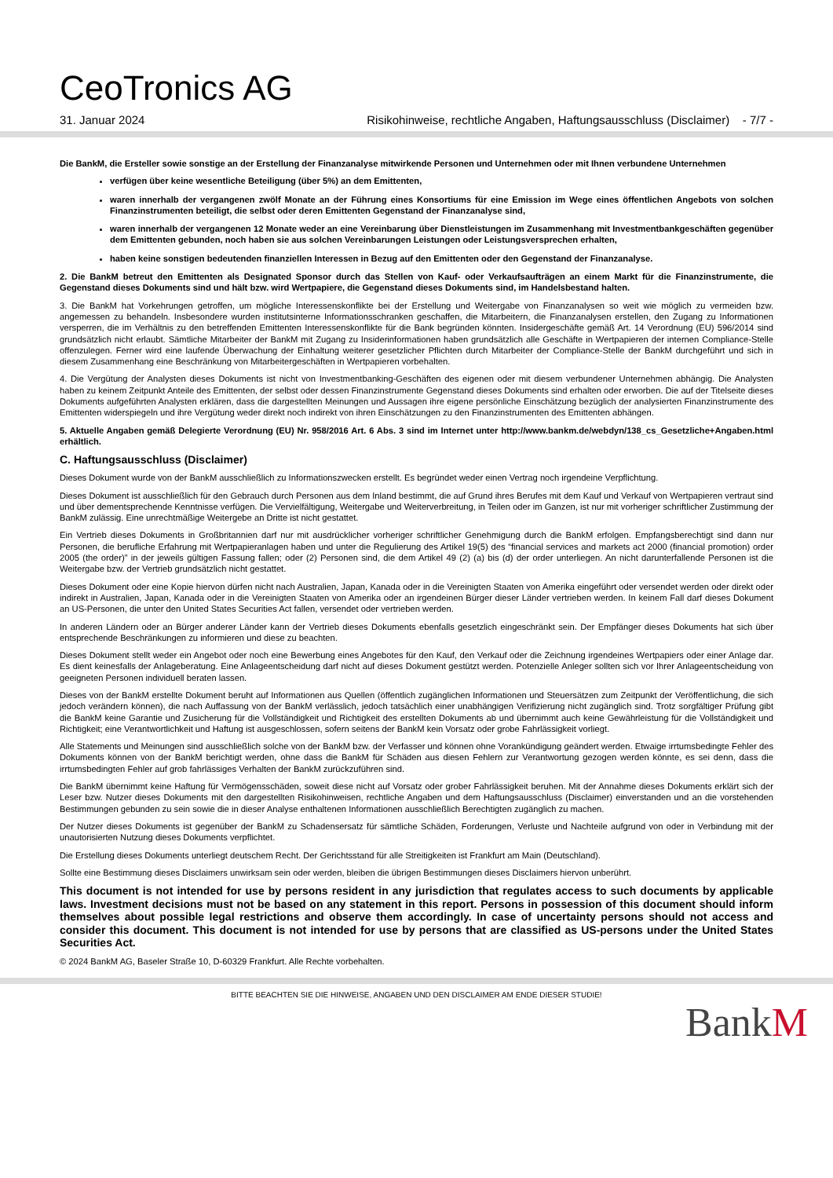CeoTronics AG
31. Januar 2024 Risikohinweise, rechtliche Angaben, Haftungsausschluss (Disclaimer) - 7/7 -
Die BankM, die Ersteller sowie sonstige an der Erstellung der Finanzanalyse mitwirkende Personen und Unternehmen oder mit Ihnen verbundene Unternehmen
verfügen über keine wesentliche Beteiligung (über 5%) an dem Emittenten,
waren innerhalb der vergangenen zwölf Monate an der Führung eines Konsortiums für eine Emission im Wege eines öffentlichen Angebots von solchen Finanzinstrumenten beteiligt, die selbst oder deren Emittenten Gegenstand der Finanzanalyse sind,
waren innerhalb der vergangenen 12 Monate weder an eine Vereinbarung über Dienstleistungen im Zusammenhang mit Investmentbankgeschäften gegenüber dem Emittenten gebunden, noch haben sie aus solchen Vereinbarungen Leistungen oder Leistungsversprechen erhalten,
haben keine sonstigen bedeutenden finanziellen Interessen in Bezug auf den Emittenten oder den Gegenstand der Finanzanalyse.
2. Die BankM betreut den Emittenten als Designated Sponsor durch das Stellen von Kauf- oder Verkaufsaufträgen an einem Markt für die Finanzinstrumente, die Gegenstand dieses Dokuments sind und hält bzw. wird Wertpapiere, die Gegenstand dieses Dokuments sind, im Handelsbestand halten.
3. Die BankM hat Vorkehrungen getroffen, um mögliche Interessenskonflikte bei der Erstellung und Weitergabe von Finanzanalysen so weit wie möglich zu vermeiden bzw. angemessen zu behandeln. Insbesondere wurden institutsinterne Informationsschranken geschaffen, die Mitarbeitern, die Finanzanalysen erstellen, den Zugang zu Informationen versperren, die im Verhältnis zu den betreffenden Emittenten Interessenskonflikte für die Bank begründen könnten. Insidergeschäfte gemäß Art. 14 Verordnung (EU) 596/2014 sind grundsätzlich nicht erlaubt. Sämtliche Mitarbeiter der BankM mit Zugang zu Insiderinformationen haben grundsätzlich alle Geschäfte in Wertpapieren der internen Compliance-Stelle offenzulegen. Ferner wird eine laufende Überwachung der Einhaltung weiterer gesetzlicher Pflichten durch Mitarbeiter der Compliance-Stelle der BankM durchgeführt und sich in diesem Zusammenhang eine Beschränkung von Mitarbeitergeschäften in Wertpapieren vorbehalten.
4. Die Vergütung der Analysten dieses Dokuments ist nicht von Investmentbanking-Geschäften des eigenen oder mit diesem verbundener Unternehmen abhängig. Die Analysten haben zu keinem Zeitpunkt Anteile des Emittenten, der selbst oder dessen Finanzinstrumente Gegenstand dieses Dokuments sind erhalten oder erworben. Die auf der Titelseite dieses Dokuments aufgeführten Analysten erklären, dass die dargestellten Meinungen und Aussagen ihre eigene persönliche Einschätzung bezüglich der analysierten Finanzinstrumente des Emittenten widerspiegeln und ihre Vergütung weder direkt noch indirekt von ihren Einschätzungen zu den Finanzinstrumenten des Emittenten abhängen.
5. Aktuelle Angaben gemäß Delegierte Verordnung (EU) Nr. 958/2016 Art. 6 Abs. 3 sind im Internet unter http://www.bankm.de/webdyn/138_cs_Gesetzliche+Angaben.html erhältlich.
C. Haftungsausschluss (Disclaimer)
Dieses Dokument wurde von der BankM ausschließlich zu Informationszwecken erstellt. Es begründet weder einen Vertrag noch irgendeine Verpflichtung.
Dieses Dokument ist ausschließlich für den Gebrauch durch Personen aus dem Inland bestimmt, die auf Grund ihres Berufes mit dem Kauf und Verkauf von Wertpapieren vertraut sind und über dementsprechende Kenntnisse verfügen. Die Vervielfältigung, Weitergabe und Weiterverbreitung, in Teilen oder im Ganzen, ist nur mit vorheriger schriftlicher Zustimmung der BankM zulässig. Eine unrechtmäßige Weitergebe an Dritte ist nicht gestattet.
Ein Vertrieb dieses Dokuments in Großbritannien darf nur mit ausdrücklicher vorheriger schriftlicher Genehmigung durch die BankM erfolgen. Empfangsberechtigt sind dann nur Personen, die berufliche Erfahrung mit Wertpapieranlagen haben und unter die Regulierung des Artikel 19(5) des “financial services and markets act 2000 (financial promotion) order 2005 (the order)” in der jeweils gültigen Fassung fallen; oder (2) Personen sind, die dem Artikel 49 (2) (a) bis (d) der order unterliegen. An nicht darunterfallende Personen ist die Weitergabe bzw. der Vertrieb grundsätzlich nicht gestattet.
Dieses Dokument oder eine Kopie hiervon dürfen nicht nach Australien, Japan, Kanada oder in die Vereinigten Staaten von Amerika eingeführt oder versendet werden oder direkt oder indirekt in Australien, Japan, Kanada oder in die Vereinigten Staaten von Amerika oder an irgendeinen Bürger dieser Länder vertrieben werden. In keinem Fall darf dieses Dokument an US-Personen, die unter den United States Securities Act fallen, versendet oder vertrieben werden.
In anderen Ländern oder an Bürger anderer Länder kann der Vertrieb dieses Dokuments ebenfalls gesetzlich eingeschränkt sein. Der Empfänger dieses Dokuments hat sich über entsprechende Beschränkungen zu informieren und diese zu beachten.
Dieses Dokument stellt weder ein Angebot oder noch eine Bewerbung eines Angebotes für den Kauf, den Verkauf oder die Zeichnung irgendeines Wertpapiers oder einer Anlage dar. Es dient keinesfalls der Anlageberatung. Eine Anlageentscheidung darf nicht auf dieses Dokument gestützt werden. Potenzielle Anleger sollten sich vor Ihrer Anlageentscheidung von geeigneten Personen individuell beraten lassen.
Dieses von der BankM erstellte Dokument beruht auf Informationen aus Quellen (öffentlich zugänglichen Informationen und Steuersätzen zum Zeitpunkt der Veröffentlichung, die sich jedoch verändern können), die nach Auffassung von der BankM verlässlich, jedoch tatsächlich einer unabhängigen Verifizierung nicht zugänglich sind. Trotz sorgfältiger Prüfung gibt die BankM keine Garantie und Zusicherung für die Vollständigkeit und Richtigkeit des erstellten Dokuments ab und übernimmt auch keine Gewährleistung für die Vollständigkeit und Richtigkeit; eine Verantwortlichkeit und Haftung ist ausgeschlossen, sofern seitens der BankM kein Vorsatz oder grobe Fahrlässigkeit vorliegt.
Alle Statements und Meinungen sind ausschließlich solche von der BankM bzw. der Verfasser und können ohne Vorankündigung geändert werden. Etwaige irrtumsbedingte Fehler des Dokuments können von der BankM berichtigt werden, ohne dass die BankM für Schäden aus diesen Fehlern zur Verantwortung gezogen werden könnte, es sei denn, dass die irrtumsbedingten Fehler auf grob fahrlässiges Verhalten der BankM zurückzuführen sind.
Die BankM übernimmt keine Haftung für Vermögensschäden, soweit diese nicht auf Vorsatz oder grober Fahrlässigkeit beruhen. Mit der Annahme dieses Dokuments erklärt sich der Leser bzw. Nutzer dieses Dokuments mit den dargestellten Risikohinweisen, rechtliche Angaben und dem Haftungsausschluss (Disclaimer) einverstanden und an die vorstehenden Bestimmungen gebunden zu sein sowie die in dieser Analyse enthaltenen Informationen ausschließlich Berechtigten zugänglich zu machen.
Der Nutzer dieses Dokuments ist gegenüber der BankM zu Schadensersatz für sämtliche Schäden, Forderungen, Verluste und Nachteile aufgrund von oder in Verbindung mit der unautorisierten Nutzung dieses Dokuments verpflichtet.
Die Erstellung dieses Dokuments unterliegt deutschem Recht. Der Gerichtsstand für alle Streitigkeiten ist Frankfurt am Main (Deutschland).
Sollte eine Bestimmung dieses Disclaimers unwirksam sein oder werden, bleiben die übrigen Bestimmungen dieses Disclaimers hiervon unberührt.
This document is not intended for use by persons resident in any jurisdiction that regulates access to such documents by applicable laws. Investment decisions must not be based on any statement in this report. Persons in possession of this document should inform themselves about possible legal restrictions and observe them accordingly. In case of uncertainty persons should not access and consider this document. This document is not intended for use by persons that are classified as US-persons under the United States Securities Act.
© 2024 BankM AG, Baseler Straße 10, D-60329 Frankfurt. Alle Rechte vorbehalten.
BITTE BEACHTEN SIE DIE HINWEISE, ANGABEN UND DEN DISCLAIMER AM ENDE DIESER STUDIE!
BankM